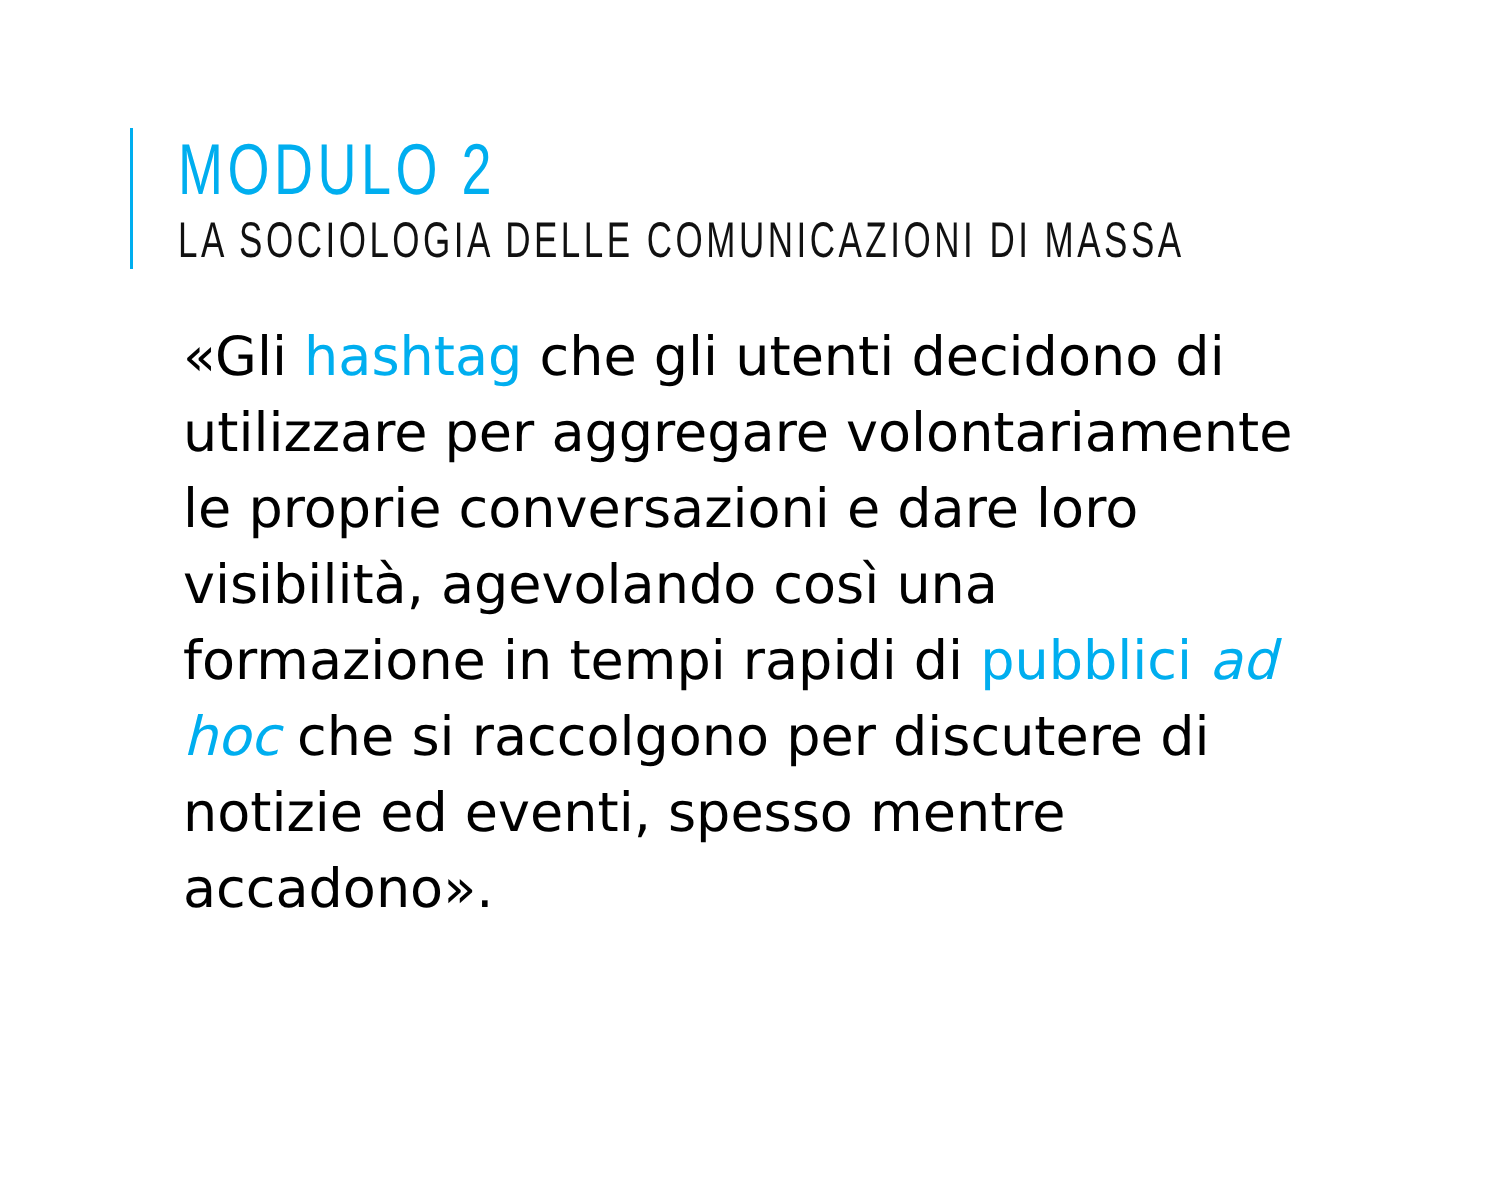MODULO 2
LA SOCIOLOGIA DELLE COMUNICAZIONI DI MASSA
«Gli hashtag che gli utenti decidono di utilizzare per aggregare volontariamente le proprie conversazioni e dare loro visibilità, agevolando così una formazione in tempi rapidi di pubblici ad hoc che si raccolgono per discutere di notizie ed eventi, spesso mentre accadono».